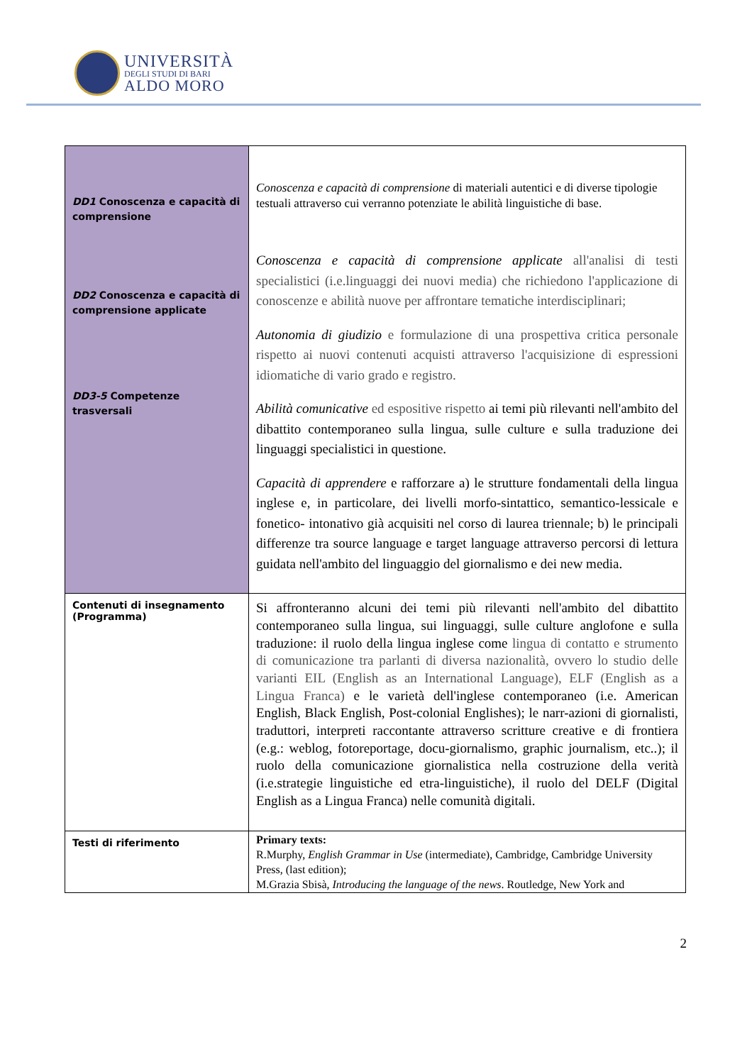UNIVERSITÀ
DEGLI STUDI DI BARI
ALDO MORO
| DD1 Conoscenza e capacità di comprensione DD2 Conoscenza e capacità di comprensione applicate DD3-5 Competenze trasversali | Conoscenza e capacità di comprensione di materiali autentici e di diverse tipologie testuali attraverso cui verranno potenziate le abilità linguistiche di base. Conoscenza e capacità di comprensione applicate all'analisi di testi specialistici (i.e.linguaggi dei nuovi media) che richiedono l'applicazione di conoscenze e abilità nuove per affrontare tematiche interdisciplinari; Autonomia di giudizio e formulazione di una prospettiva critica personale rispetto ai nuovi contenuti acquisti attraverso l'acquisizione di espressioni idiomatiche di vario grado e registro. Abilità comunicative ed espositive rispetto ai temi più rilevanti nell'ambito del dibattito contemporaneo sulla lingua, sulle culture e sulla traduzione dei linguaggi specialistici in questione. Capacità di apprendere e rafforzare a) le strutture fondamentali della lingua inglese e, in particolare, dei livelli morfo-sintattico, semantico-lessicale e fonetico- intonativo già acquisiti nel corso di laurea triennale; b) le principali differenze tra source language e target language attraverso percorsi di lettura guidata nell'ambito del linguaggio del giornalismo e dei new media. |
| Contenuti di insegnamento (Programma) | Si affronteranno alcuni dei temi più rilevanti nell'ambito del dibattito contemporaneo sulla lingua, sui linguaggi, sulle culture anglofone e sulla traduzione: il ruolo della lingua inglese come lingua di contatto e strumento di comunicazione tra parlanti di diversa nazionalità, ovvero lo studio delle varianti EIL (English as an International Language), ELF (English as a Lingua Franca) e le varietà dell'inglese contemporaneo (i.e. American English, Black English, Post-colonial Englishes); le narr-azioni di giornalisti, traduttori, interpreti raccontante attraverso scritture creative e di frontiera (e.g.: weblog, fotoreportage, docu-giornalismo, graphic journalism, etc..); il ruolo della comunicazione giornalistica nella costruzione della verità (i.e.strategie linguistiche ed etra-linguistiche), il ruolo del DELF (Digital English as a Lingua Franca) nelle comunità digitali. |
| Testi di riferimento | Primary texts: R.Murphy, English Grammar in Use (intermediate), Cambridge, Cambridge University Press, (last edition); M.Grazia Sbisà, Introducing the language of the news . Routledge, New York and |
2